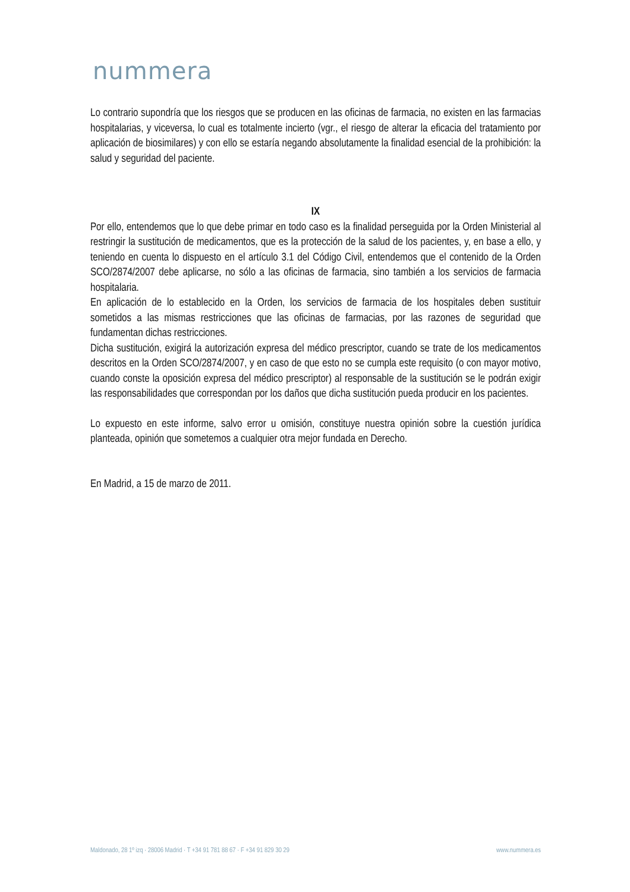nummera
Lo contrario supondría que los riesgos que se producen en las oficinas de farmacia, no existen en las farmacias hospitalarias, y viceversa, lo cual es totalmente incierto (vgr., el riesgo de alterar la eficacia del tratamiento por aplicación de biosimilares) y con ello se estaría negando absolutamente la finalidad esencial de la prohibición: la salud y seguridad del paciente.
IX
Por ello, entendemos que lo que debe primar en todo caso es la finalidad perseguida por la Orden Ministerial al restringir la sustitución de medicamentos, que es la protección de la salud de los pacientes, y, en base a ello, y teniendo en cuenta lo dispuesto en el artículo 3.1 del Código Civil, entendemos que el contenido de la Orden SCO/2874/2007 debe aplicarse, no sólo a las oficinas de farmacia, sino también a los servicios de farmacia hospitalaria.
En aplicación de lo establecido en la Orden, los servicios de farmacia de los hospitales deben sustituir sometidos a las mismas restricciones que las oficinas de farmacias, por las razones de seguridad que fundamentan dichas restricciones.
Dicha sustitución, exigirá la autorización expresa del médico prescriptor, cuando se trate de los medicamentos descritos en la Orden SCO/2874/2007, y en caso de que esto no se cumpla este requisito (o con mayor motivo, cuando conste la oposición expresa del médico prescriptor) al responsable de la sustitución se le podrán exigir las responsabilidades que correspondan por los daños que dicha sustitución pueda producir en los pacientes.
Lo expuesto en este informe, salvo error u omisión, constituye nuestra opinión sobre la cuestión jurídica planteada, opinión que sometemos a cualquier otra mejor fundada en Derecho.
En Madrid, a 15 de marzo de 2011.
Maldonado, 28 1º izq · 28006 Madrid · T +34 91 781 88 67 · F +34 91 829 30 29 www.nummera.es